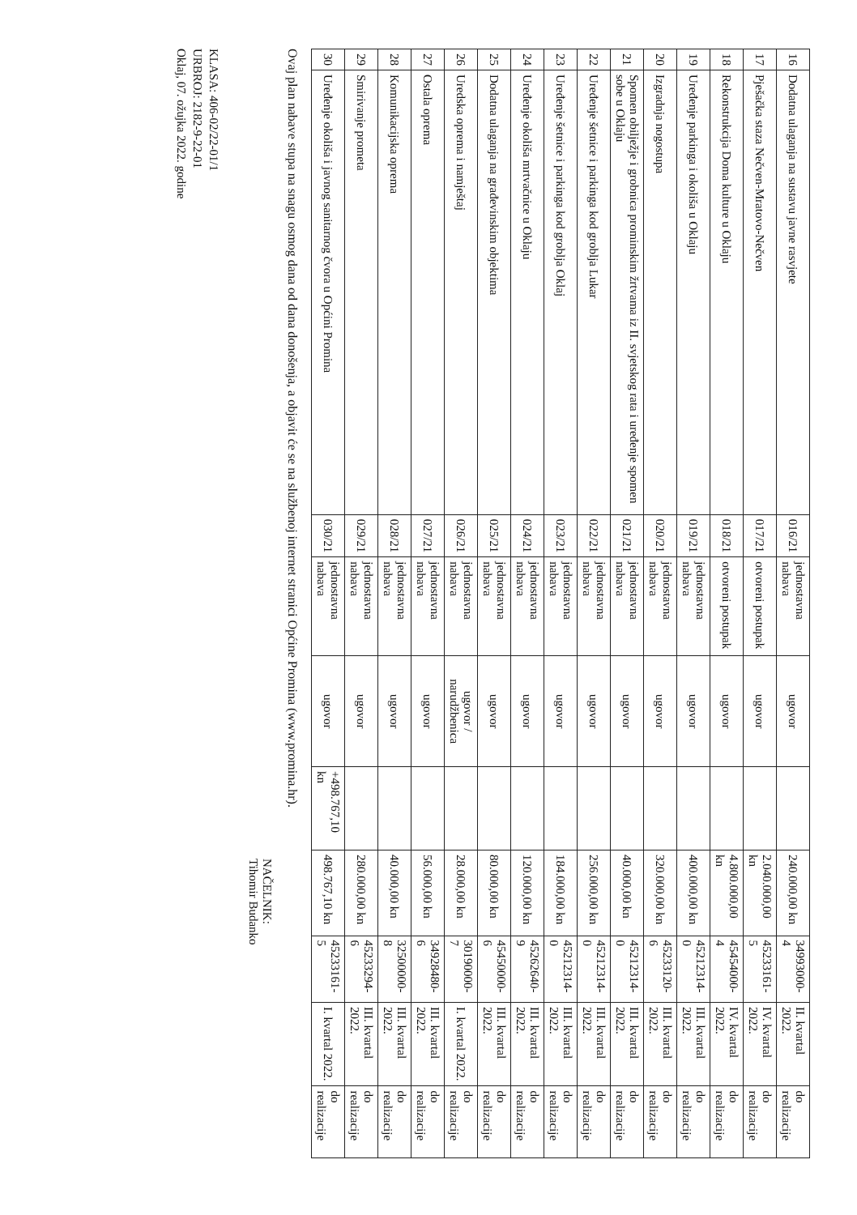| 16 | Dodatna ulaganja na sustavu javne rasvjete | 016/21 | jednostavna nabava | ugovor | | 240.000,00 kn | 34993000-4 | II. kvartal 2022. | do realizacije |
| 17 | Pješačka staza Nečven-Mratovo-Nečven | 017/21 | otvoreni postupak | ugovor | | 2.040.000,00 kn | 45233161-5 | IV. kvartal 2022. | do realizacije |
| 18 | Rekonstrukcija Doma kulture u Oklaju | 018/21 | otvoreni postupak | ugovor | | 4.800.000,00 kn | 45454000-4 | IV. kvartal 2022. | do realizacije |
| 19 | Uređenje parkinga i okoliša u Oklaju | 019/21 | jednostavna nabava | ugovor | | 400.000,00 kn | 45212314-0 | III. kvartal 2022. | do realizacije |
| 20 | Izgradnja nogostupa | 020/21 | jednostavna nabava | ugovor | | 320.000,00 kn | 45233120-6 | III. kvartal 2022. | do realizacije |
| 21 | Spomen obilježje i grobnica prominskim žrtvama iz II. svjetskog rata i uređenje spomen sobe u Oklaju | 021/21 | jednostavna nabava | ugovor | | 40.000,00 kn | 45212314-0 | III. kvartal 2022. | do realizacije |
| 22 | Uređenje šetnice i parkinga kod groblja Lukar | 022/21 | jednostavna nabava | ugovor | | 256.000,00 kn | 45212314-0 | III. kvartal 2022. | do realizacije |
| 23 | Uređenje šetnice i parkinga kod groblja Oklaj | 023/21 | jednostavna nabava | ugovor | | 184.000,00 kn | 45212314-0 | III. kvartal 2022. | do realizacije |
| 24 | Uređenje okoliša mrtvačnice u Oklaju | 024/21 | jednostavna nabava | ugovor | | 120.000,00 kn | 45262640-9 | III. kvartal 2022. | do realizacije |
| 25 | Dodatna ulaganja na građevinskim objektima | 025/21 | jednostavna nabava | ugovor | | 80.000,00 kn | 45450000-6 | III. kvartal 2022. | do realizacije |
| 26 | Uredska oprema i namještaj | 026/21 | jednostavna nabava | ugovor / narudžbenica | | 28.000,00 kn | 30190000-7 | I. kvartal 2022. | do realizacije |
| 27 | Ostala oprema | 027/21 | jednostavna nabava | ugovor | | 56.000,00 kn | 34928480-6 | III. kvartal 2022. | do realizacije |
| 28 | Komunikacijska oprema | 028/21 | jednostavna nabava | ugovor | | 40.000,00 kn | 32500000-8 | III. kvartal 2022. | do realizacije |
| 29 | Smirivanje prometa | 029/21 | jednostavna nabava | ugovor | | 280.000,00 kn | 45233294-6 | III. kvartal 2022. | do realizacije |
| 30 | Uređenje okoliša i javnog sanitarnog čvora u Općini Promina | 030/21 | jednostavna nabava | ugovor | +498.767,10 kn | 498.767,10 kn | 45233161-5 | I. kvartal 2022. | do realizacije |
Ovaj plan nabave stupa na snagu osmog dana od dana donošenja, a objavit će se na službenoj internet stranici Općine Promina (www.promina.hr).
NAČELNIK:
Tihomir Budanko
KLASA: 406-02/22-01/1
URBROJ: 2182-9-22-01
Oklaj, 07. ožujka 2022. godine